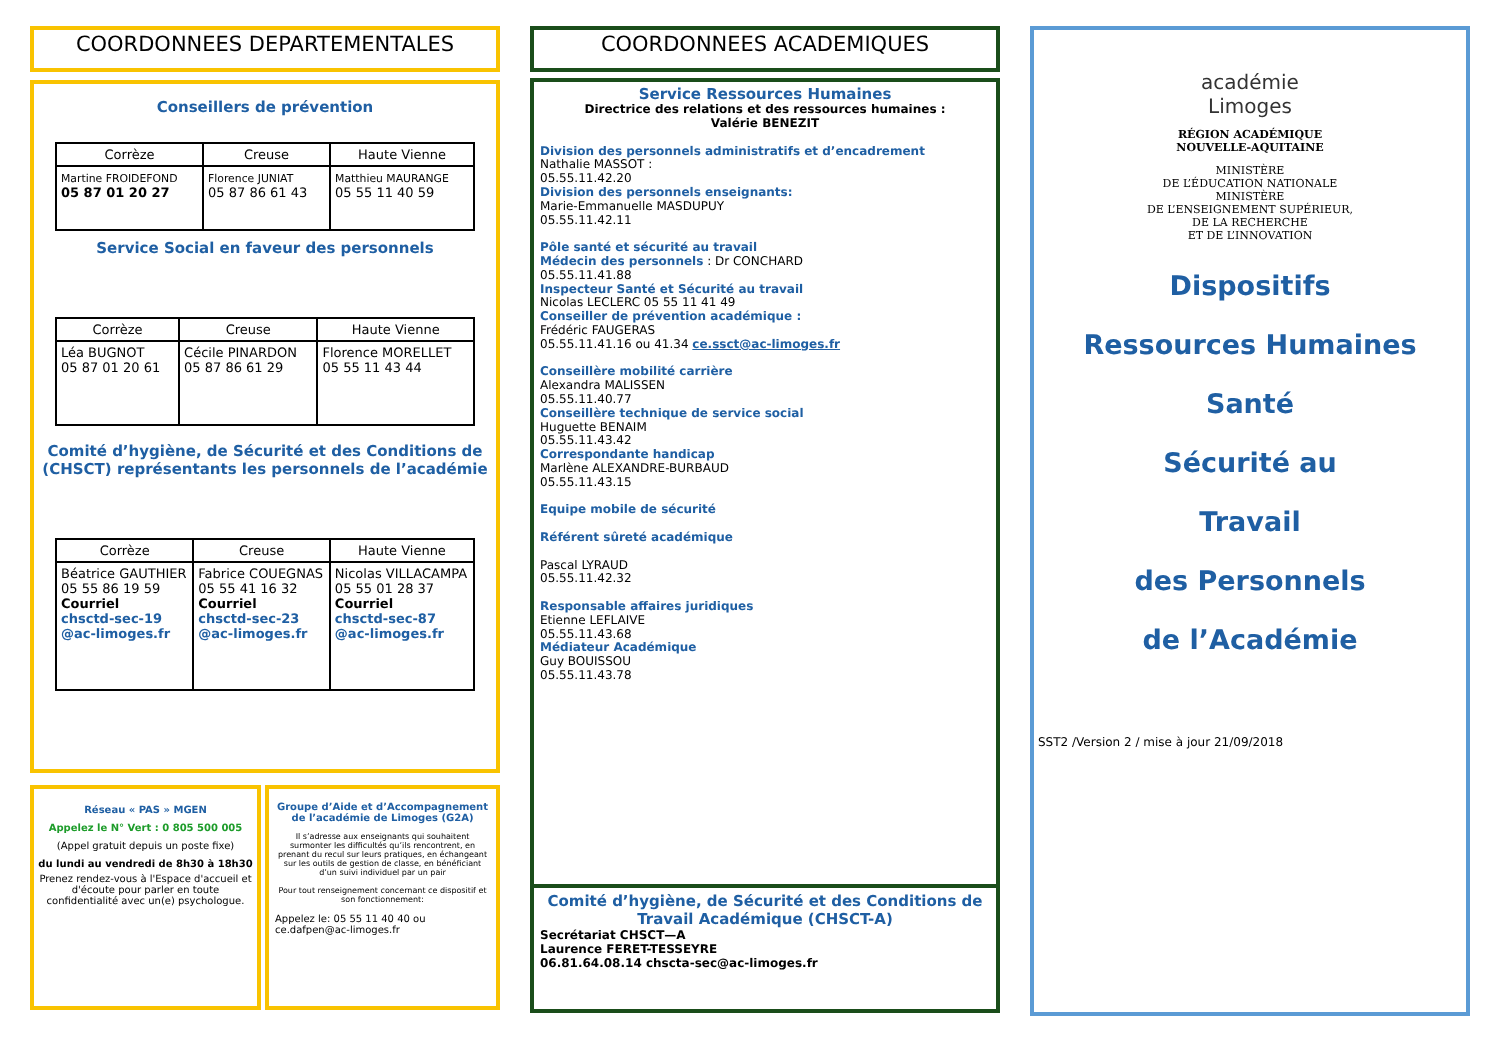COORDONNEES DEPARTEMENTALES
Conseillers de prévention
| Corrèze | Creuse | Haute Vienne |
| --- | --- | --- |
| Martine FROIDEFOND 05 87 01 20 27 | Florence JUNIAT 05 87 86 61 43 | Matthieu MAURANGE 05 55 11 40 59 |
Service Social en faveur des personnels
| Corrèze | Creuse | Haute Vienne |
| --- | --- | --- |
| Léa BUGNOT 05 87 01 20 61 | Cécile PINARDON 05 87 86 61 29 | Florence MORELLET 05 55 11 43 44 |
Comité d’hygiène, de Sécurité et des Conditions de (CHSCT) représentants les personnels de l’académie
| Corrèze | Creuse | Haute Vienne |
| --- | --- | --- |
| Béatrice GAUTHIER 05 55 86 19 59 Courriel chsctd-sec-19 @ac-limoges.fr | Fabrice COUEGNAS 05 55 41 16 32 Courriel chsctd-sec-23 @ac-limoges.fr | Nicolas VILLACAMPA 05 55 01 28 37 Courriel chsctd-sec-87 @ac-limoges.fr |
Réseau « PAS » MGEN
Appelez le N° Vert : 0 805 500 005
(Appel gratuit depuis un poste fixe)
du lundi au vendredi de 8h30 à 18h30
Prenez rendez-vous à l'Espace d'accueil et d'écoute pour parler en toute confidentialité avec un(e) psychologue.
Groupe d’Aide et d’Accompagnement de l’académie de Limoges (G2A)
Il s’adresse aux enseignants qui souhaitent surmonter les difficultés qu’ils rencontrent, en prenant du recul sur leurs pratiques, en échangeant sur les outils de gestion de classe, en bénéficiant d’un suivi individuel par un pair
Pour tout renseignement concernant ce dispositif et son fonctionnement:
Appelez le: 05 55 11 40 40 ou ce.dafpen@ac-limoges.fr
COORDONNEES ACADEMIQUES
Service Ressources Humaines
Directrice des relations et des ressources humaines :
Valérie BENEZIT
Division des personnels administratifs et d’encadrement
Nathalie MASSOT :
05.55.11.42.20
Division des personnels enseignants:
Marie-Emmanuelle MASDUPUY
05.55.11.42.11
Pôle santé et sécurité au travail
Médecin des personnels : Dr CONCHARD
05.55.11.41.88
Inspecteur Santé et Sécurité au travail
Nicolas LECLERC 05 55 11 41 49
Conseiller de prévention académique :
Frédéric FAUGERAS
05.55.11.41.16 ou 41.34 ce.ssct@ac-limoges.fr
Conseillère mobilité carrière
Alexandra MALISSEN
05.55.11.40.77
Conseillère technique de service social
Huguette BENAIM
05.55.11.43.42
Correspondante handicap
Marlène ALEXANDRE-BURBAUD
05.55.11.43.15
Equipe mobile de sécurité
Référent sûreté académique
Pascal LYRAUD
05.55.11.42.32
Responsable affaires juridiques
Etienne LEFLAIVE
05.55.11.43.68
Médiateur Académique
Guy BOUISSOU
05.55.11.43.78
Comité d’hygiène, de Sécurité et des Conditions de Travail Académique (CHSCT-A)
Secrétariat CHSCT—A
Laurence FERET-TESSEYRE
06.81.64.08.14 chscta-sec@ac-limoges.fr
académie
Limoges
RÉGION ACADÉMIQUE
NOUVELLE-AQUITAINE
MINISTÈRE
DE L’ÉDUCATION NATIONALE
MINISTÈRE
DE L’ENSEIGNEMENT SUPÉRIEUR,
DE LA RECHERCHE
ET DE L’INNOVATION
Dispositifs
Ressources Humaines
Santé
Sécurité au
Travail
des Personnels
de l’Académie
SST2 /Version 2 / mise à jour 21/09/2018